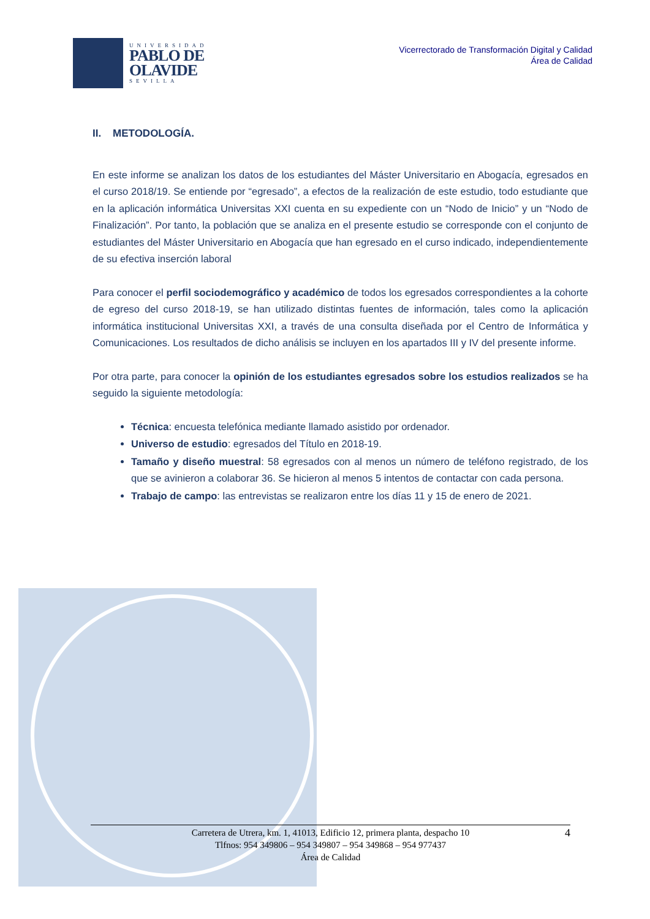UNIVERSIDAD
PABLO DE
OLAVIDE
SEVILLA
Vicerrectorado de Transformación Digital y Calidad
Área de Calidad
II. METODOLOGÍA.
En este informe se analizan los datos de los estudiantes del Máster Universitario en Abogacía, egresados en el curso 2018/19. Se entiende por “egresado”, a efectos de la realización de este estudio, todo estudiante que en la aplicación informática Universitas XXI cuenta en su expediente con un “Nodo de Inicio” y un “Nodo de Finalización”. Por tanto, la población que se analiza en el presente estudio se corresponde con el conjunto de estudiantes del Máster Universitario en Abogacía que han egresado en el curso indicado, independientemente de su efectiva inserción laboral
Para conocer el perfil sociodemográfico y académico de todos los egresados correspondientes a la cohorte de egreso del curso 2018-19, se han utilizado distintas fuentes de información, tales como la aplicación informática institucional Universitas XXI, a través de una consulta diseñada por el Centro de Informática y Comunicaciones. Los resultados de dicho análisis se incluyen en los apartados III y IV del presente informe.
Por otra parte, para conocer la opinión de los estudiantes egresados sobre los estudios realizados se ha seguido la siguiente metodología:
Técnica: encuesta telefónica mediante llamado asistido por ordenador.
Universo de estudio: egresados del Título en 2018-19.
Tamaño y diseño muestral: 58 egresados con al menos un número de teléfono registrado, de los que se avinieron a colaborar 36. Se hicieron al menos 5 intentos de contactar con cada persona.
Trabajo de campo: las entrevistas se realizaron entre los días 11 y 15 de enero de 2021.
Carretera de Utrera, km. 1, 41013, Edificio 12, primera planta, despacho 10
Tlfnos: 954 349806 – 954 349807 – 954 349868 – 954 977437
Área de Calidad
4